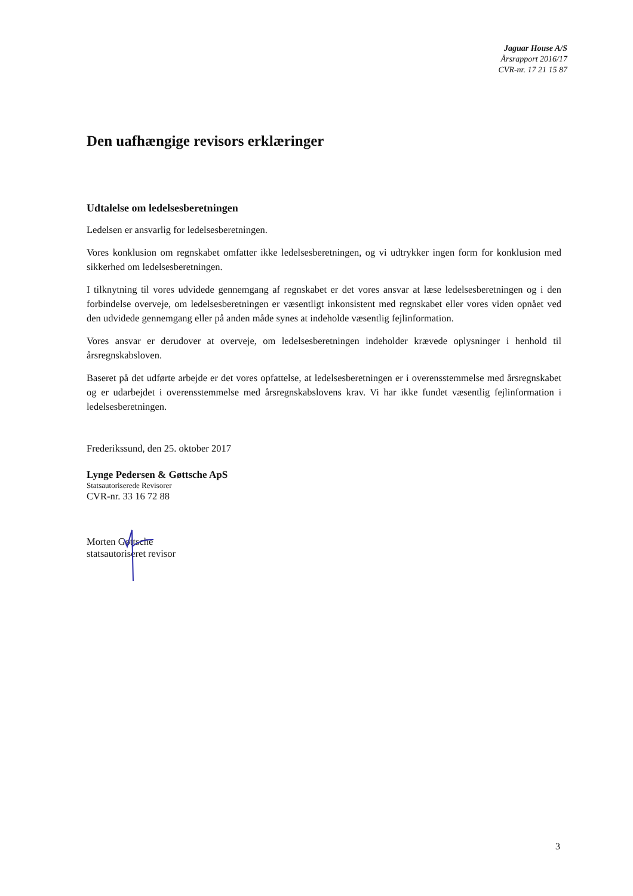Jaguar House A/S
Årsrapport 2016/17
CVR-nr. 17 21 15 87
Den uafhængige revisors erklæringer
Udtalelse om ledelsesberetningen
Ledelsen er ansvarlig for ledelsesberetningen.
Vores konklusion om regnskabet omfatter ikke ledelsesberetningen, og vi udtrykker ingen form for konklusion med sikkerhed om ledelsesberetningen.
I tilknytning til vores udvidede gennemgang af regnskabet er det vores ansvar at læse ledelsesberetningen og i den forbindelse overveje, om ledelsesberetningen er væsentligt inkonsistent med regnskabet eller vores viden opnået ved den udvidede gennemgang eller på anden måde synes at indeholde væsentlig fejlinformation.
Vores ansvar er derudover at overveje, om ledelsesberetningen indeholder krævede oplysninger i henhold til årsregnskabsloven.
Baseret på det udførte arbejde er det vores opfattelse, at ledelsesberetningen er i overensstemmelse med årsregnskabet og er udarbejdet i overensstemmelse med årsregnskabslovens krav. Vi har ikke fundet væsentlig fejlinformation i ledelsesberetningen.
Frederikssund, den 25. oktober 2017
Lynge Pedersen & Gøttsche ApS
Statsautoriserede Revisorer
CVR-nr. 33 16 72 88
Morten Gøttsche
statsautoriseret revisor
3